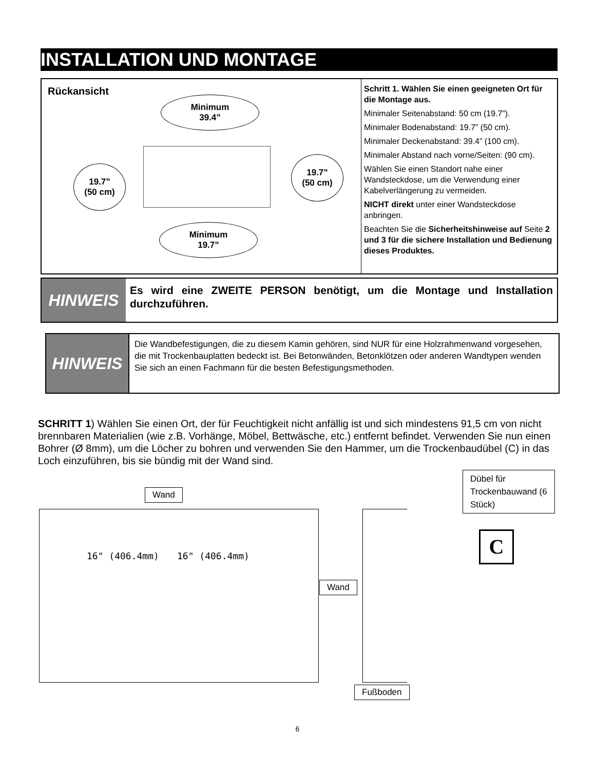INSTALLATION UND MONTAGE
Rückansicht
Minimum
39.4”
19.7”
(50 cm)
19.7”
(50 cm)
Minimum
19.7”
Schritt 1. Wählen Sie einen geeigneten Ort für die Montage aus.
Minimaler Seitenabstand: 50 cm (19.7”).
Minimaler Bodenabstand: 19.7” (50 cm).
Minimaler Deckenabstand: 39.4” (100 cm).
Minimaler Abstand nach vorne/Seiten: (90 cm).
Wählen Sie einen Standort nahe einer Wandsteckdose, um die Verwendung einer Kabelverlängerung zu vermeiden.
NICHT direkt unter einer Wandsteckdose anbringen.
Beachten Sie die Sicherheitshinweise auf Seite 2 und 3 für die sichere Installation und Bedienung dieses Produktes.
HINWEIS
Es wird eine ZWEITE PERSON benötigt, um die Montage und Installation durchzuführen.
HINWEIS
Die Wandbefestigungen, die zu diesem Kamin gehören, sind NUR für eine Holzrahmenwand vorgesehen, die mit Trockenbauplatten bedeckt ist. Bei Betonwänden, Betonklötzen oder anderen Wandtypen wenden Sie sich an einen Fachmann für die besten Befestigungsmethoden.
SCHRITT 1) Wählen Sie einen Ort, der für Feuchtigkeit nicht anfällig ist und sich mindestens 91,5 cm von nicht brennbaren Materialien (wie z.B. Vorhänge, Möbel, Bettwäsche, etc.) entfernt befindet. Verwenden Sie nun einen Bohrer (Ø 8mm), um die Löcher zu bohren und verwenden Sie den Hammer, um die Trockenbaudübel (C) in das Loch einzuführen, bis sie bündig mit der Wand sind.
Wand
16" (406.4mm) 16" (406.4mm)
Wand
Fußboden
Dübel für Trockenbauwand (6 Stück)
C
6